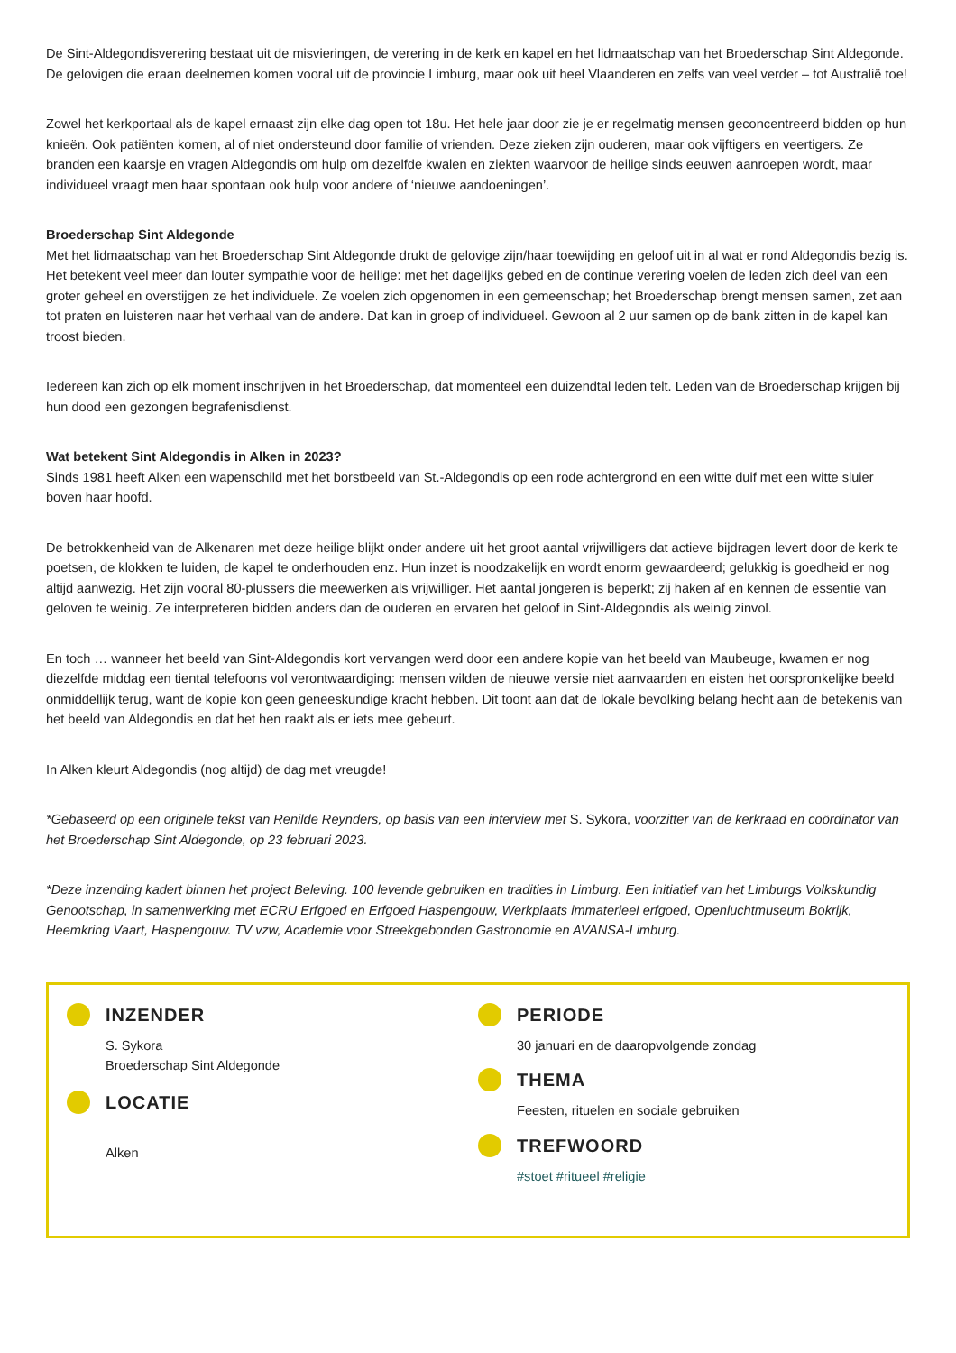De Sint-Aldegondisverering bestaat uit de misvieringen, de verering in de kerk en kapel en het lidmaatschap van het Broederschap Sint Aldegonde. De gelovigen die eraan deelnemen komen vooral uit de provincie Limburg, maar ook uit heel Vlaanderen en zelfs van veel verder – tot Australië toe!
Zowel het kerkportaal als de kapel ernaast zijn elke dag open tot 18u. Het hele jaar door zie je er regelmatig mensen geconcentreerd bidden op hun knieën. Ook patiënten komen, al of niet ondersteund door familie of vrienden. Deze zieken zijn ouderen, maar ook vijftigers en veertigers. Ze branden een kaarsje en vragen Aldegondis om hulp om dezelfde kwalen en ziekten waarvoor de heilige sinds eeuwen aanroepen wordt, maar individueel vraagt men haar spontaan ook hulp voor andere of ‘nieuwe aandoeningen’.
Broederschap Sint Aldegonde
Met het lidmaatschap van het Broederschap Sint Aldegonde drukt de gelovige zijn/haar toewijding en geloof uit in al wat er rond Aldegondis bezig is. Het betekent veel meer dan louter sympathie voor de heilige: met het dagelijks gebed en de continue verering voelen de leden zich deel van een groter geheel en overstijgen ze het individuele. Ze voelen zich opgenomen in een gemeenschap; het Broederschap brengt mensen samen, zet aan tot praten en luisteren naar het verhaal van de andere. Dat kan in groep of individueel. Gewoon al 2 uur samen op de bank zitten in de kapel kan troost bieden.
Iedereen kan zich op elk moment inschrijven in het Broederschap, dat momenteel een duizendtal leden telt. Leden van de Broederschap krijgen bij hun dood een gezongen begrafenisdienst.
Wat betekent Sint Aldegondis in Alken in 2023?
Sinds 1981 heeft Alken een wapenschild met het borstbeeld van St.-Aldegondis op een rode achtergrond en een witte duif met een witte sluier boven haar hoofd.
De betrokkenheid van de Alkenaren met deze heilige blijkt onder andere uit het groot aantal vrijwilligers dat actieve bijdragen levert door de kerk te poetsen, de klokken te luiden, de kapel te onderhouden enz. Hun inzet is noodzakelijk en wordt enorm gewaardeerd; gelukkig is goedheid er nog altijd aanwezig. Het zijn vooral 80-plussers die meewerken als vrijwilliger. Het aantal jongeren is beperkt; zij haken af en kennen de essentie van geloven te weinig. Ze interpreteren bidden anders dan de ouderen en ervaren het geloof in Sint-Aldegondis als weinig zinvol.
En toch … wanneer het beeld van Sint-Aldegondis kort vervangen werd door een andere kopie van het beeld van Maubeuge, kwamen er nog diezelfde middag een tiental telefoons vol verontwaardiging: mensen wilden de nieuwe versie niet aanvaarden en eisten het oorspronkelijke beeld onmiddellijk terug, want de kopie kon geen geneeskundige kracht hebben. Dit toont aan dat de lokale bevolking belang hecht aan de betekenis van het beeld van Aldegondis en dat het hen raakt als er iets mee gebeurt.
In Alken kleurt Aldegondis (nog altijd) de dag met vreugde!
*Gebaseerd op een originele tekst van Renilde Reynders, op basis van een interview met S. Sykora, voorzitter van de kerkraad en coördinator van het Broederschap Sint Aldegonde, op 23 februari 2023.
*Deze inzending kadert binnen het project Beleving. 100 levende gebruiken en tradities in Limburg. Een initiatief van het Limburgs Volkskundig Genootschap, in samenwerking met ECRU Erfgoed en Erfgoed Haspengouw, Werkplaats immaterieel erfgoed, Openluchtmuseum Bokrijk, Heemkring Vaart, Haspengouw. TV vzw, Academie voor Streekgebonden Gastronomie en AVANSA-Limburg.
INZENDER
S. Sykora
Broederschap Sint Aldegonde
LOCATIE
Alken
PERIODE
30 januari en de daaropvolgende zondag
THEMA
Feesten, rituelen en sociale gebruiken
TREFWOORD
#stoet #ritueel #religie